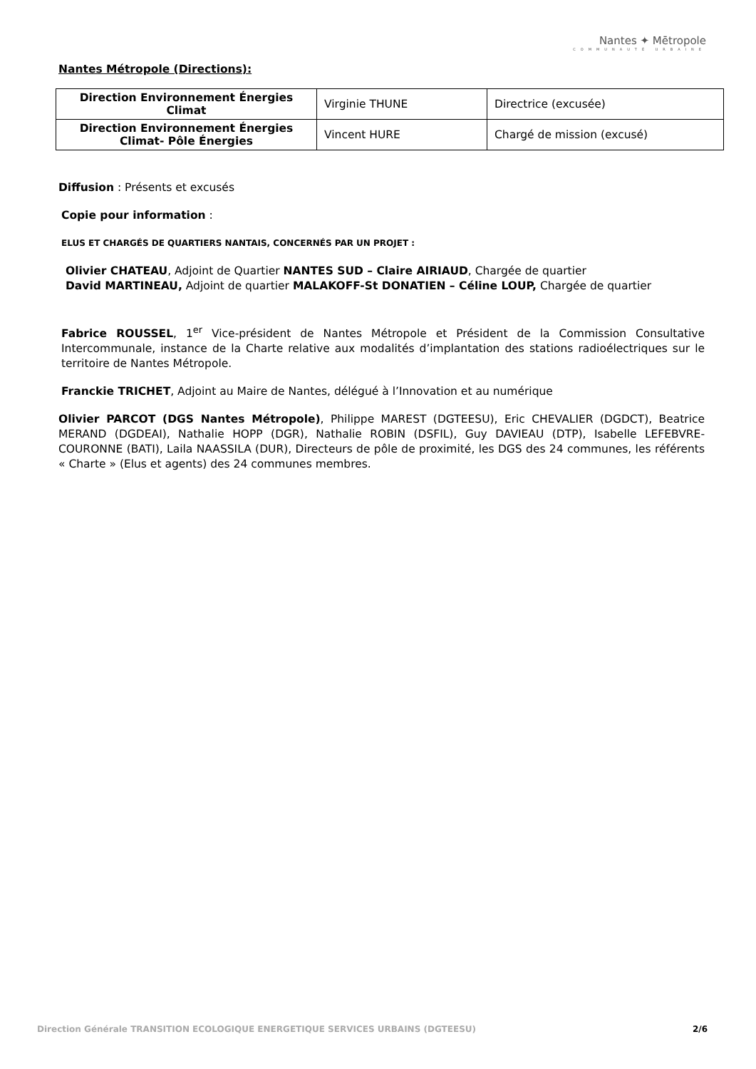Nantes ✦ Mētropole
COMMUNAUTÉ URBAINE
Nantes Métropole (Directions):
| Direction Environnement Énergies Climat | Virginie THUNE | Directrice (excusée) |
| Direction Environnement Énergies Climat- Pôle Énergies | Vincent HURE | Chargé de mission (excusé) |
Diffusion : Présents et excusés
Copie pour information :
ELUS ET CHARGÉS DE QUARTIERS NANTAIS, CONCERNÉS PAR UN PROJET :
Olivier CHATEAU, Adjoint de Quartier NANTES SUD – Claire AIRIAUD, Chargée de quartier
David MARTINEAU, Adjoint de quartier MALAKOFF-St DONATIEN – Céline LOUP, Chargée de quartier
Fabrice ROUSSEL, 1<sup>er</sup> Vice-président de Nantes Métropole et Président de la Commission Consultative Intercommunale, instance de la Charte relative aux modalités d’implantation des stations radioélectriques sur le territoire de Nantes Métropole.
Franckie TRICHET, Adjoint au Maire de Nantes, délégué à l’Innovation et au numérique
Olivier PARCOT (DGS Nantes Métropole), Philippe MAREST (DGTEESU), Eric CHEVALIER (DGDCT), Beatrice MERAND (DGDEAI), Nathalie HOPP (DGR), Nathalie ROBIN (DSFIL), Guy DAVIEAU (DTP), Isabelle LEFEBVRE-COURONNE (BATI), Laila NAASSILA (DUR), Directeurs de pôle de proximité, les DGS des 24 communes, les référents « Charte » (Elus et agents) des 24 communes membres.
Direction Générale TRANSITION ECOLOGIQUE ENERGETIQUE SERVICES URBAINS (DGTEESU) 2/6